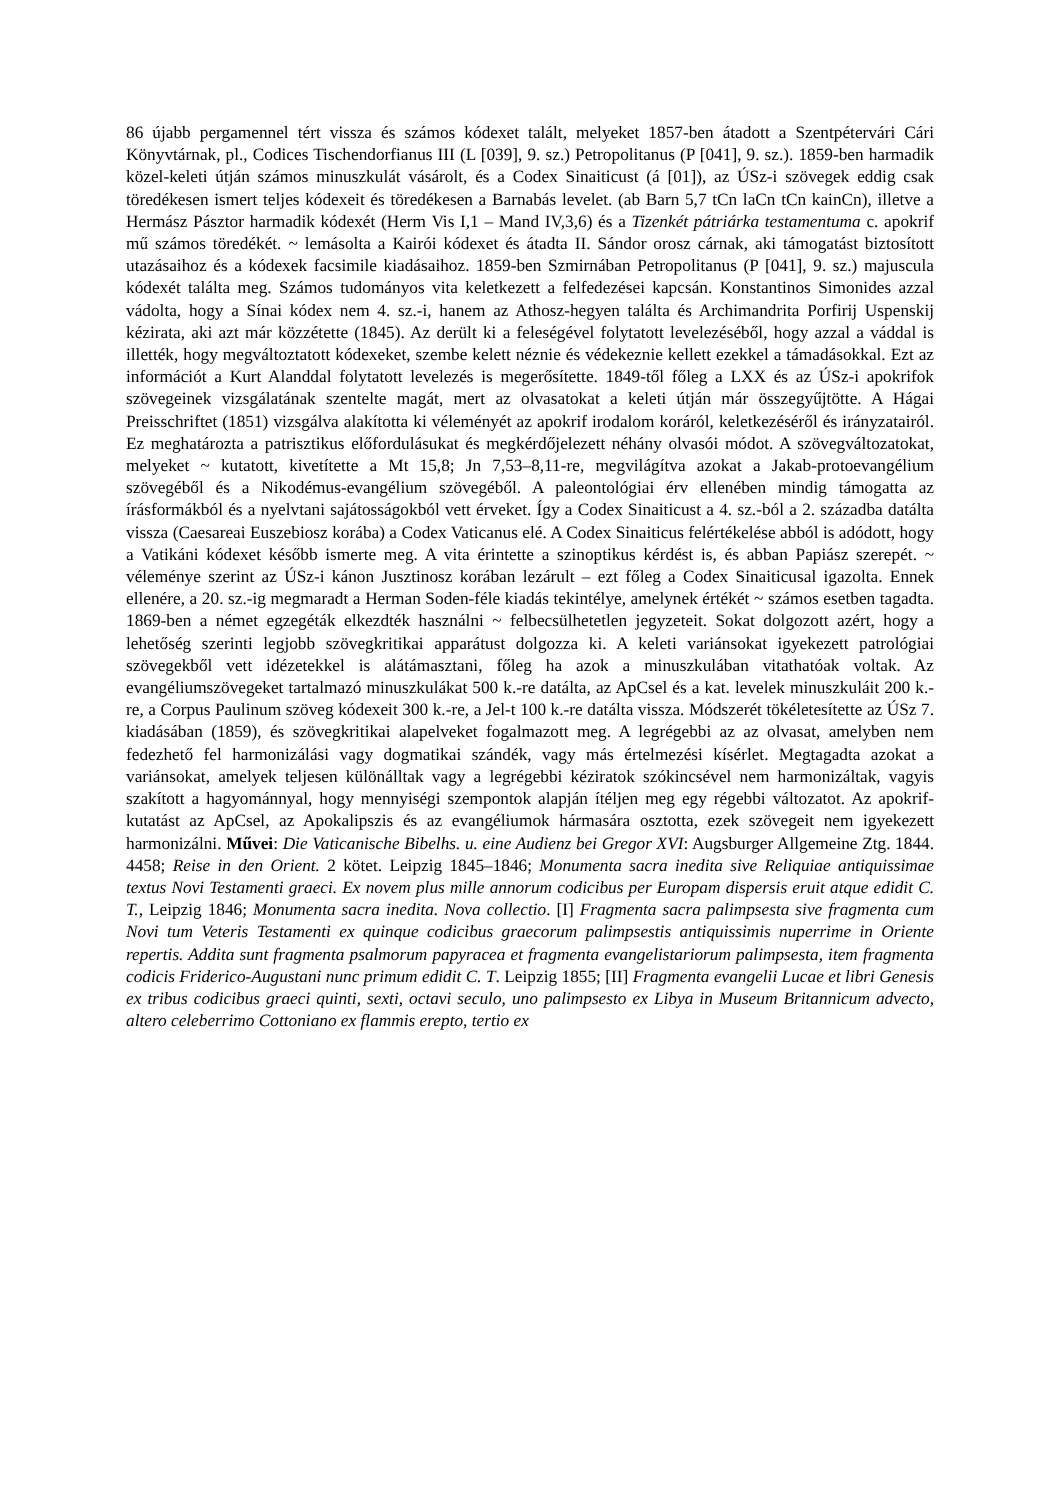86 újabb pergamennel tért vissza és számos kódexet talált, melyeket 1857-ben átadott a Szentpétervári Cári Könyvtárnak, pl., Codices Tischendorfianus III (L [039], 9. sz.) Petropolitanus (P [041], 9. sz.). 1859-ben harmadik közel-keleti útján számos minuszkulát vásárolt, és a Codex Sinaiticust (á [01]), az ÚSz-i szövegek eddig csak töredékesen ismert teljes kódexeit és töredékesen a Barnabás levelet. (ab Barn 5,7 tCn laCn tCn kainCn), illetve a Hermász Pásztor harmadik kódexét (Herm Vis I,1 – Mand IV,3,6) és a Tizenkét pátriárka testamentuma c. apokrif mű számos töredékét. ~ lemásolta a Kairói kódexet és átadta II. Sándor orosz cárnak, aki támogatást biztosított utazásaihoz és a kódexek facsimile kiadásaihoz. 1859-ben Szmirnában Petropolitanus (P [041], 9. sz.) majuscula kódexét találta meg. Számos tudományos vita keletkezett a felfedezései kapcsán. Konstantinos Simonides azzal vádolta, hogy a Sínai kódex nem 4. sz.-i, hanem az Athosz-hegyen találta és Archimandrita Porfirij Uspenskij kézirata, aki azt már közzétette (1845). Az derült ki a feleségével folytatott levelezéséből, hogy azzal a váddal is illették, hogy megváltoztatott kódexeket, szembe kelett néznie és védekeznie kellett ezekkel a támadásokkal. Ezt az információt a Kurt Alanddal folytatott levelezés is megerősítette. 1849-től főleg a LXX és az ÚSz-i apokrifok szövegeinek vizsgálatának szentelte magát, mert az olvasatokat a keleti útján már összegyűjtötte. A Hágai Preisschriftet (1851) vizsgálva alakította ki véleményét az apokrif irodalom koráról, keletkezéséről és irányzatairól. Ez meghatározta a patrisztikus előfordulásukat és megkérdőjelezett néhány olvasói módot. A szövegváltozatokat, melyeket ~ kutatott, kivetítette a Mt 15,8; Jn 7,53–8,11-re, megvilágítva azokat a Jakab-protoevangélium szövegéből és a Nikodémus-evangélium szövegéből. A paleontológiai érv ellenében mindig támogatta az írásformákból és a nyelvtani sajátosságokból vett érveket. Így a Codex Sinaiticust a 4. sz.-ból a 2. századba datálta vissza (Caesareai Euszebiosz korába) a Codex Vaticanus elé. A Codex Sinaiticus felértékelése abból is adódott, hogy a Vatikáni kódexet később ismerte meg. A vita érintette a szinoptikus kérdést is, és abban Papiász szerepét. ~ véleménye szerint az ÚSz-i kánon Jusztinosz korában lezárult – ezt főleg a Codex Sinaiticusal igazolta. Ennek ellenére, a 20. sz.-ig megmaradt a Herman Soden-féle kiadás tekintélye, amelynek értékét ~ számos esetben tagadta. 1869-ben a német egzegéták elkezdték használni ~ felbecsülhetetlen jegyzeteit. Sokat dolgozott azért, hogy a lehetőség szerinti legjobb szövegkritikai apparátust dolgozza ki. A keleti variánsokat igyekezett patrológiai szövegekből vett idézetekkel is alátámasztani, főleg ha azok a minuszkulában vitathatóak voltak. Az evangéliumszövegeket tartalmazó minuszkulákat 500 k.-re datálta, az ApCsel és a kat. levelek minuszkuláit 200 k.-re, a Corpus Paulinum szöveg kódexeit 300 k.-re, a Jel-t 100 k.-re datálta vissza. Módszerét tökéletesítette az ÚSz 7. kiadásában (1859), és szövegkritikai alapelveket fogalmazott meg. A legrégebbi az az olvasat, amelyben nem fedezhető fel harmonizálási vagy dogmatikai szándék, vagy más értelmezési kísérlet. Megtagadta azokat a variánsokat, amelyek teljesen különálltak vagy a legrégebbi kéziratok szókincsével nem harmonizáltak, vagyis szakított a hagyománnyal, hogy mennyiségi szempontok alapján ítéljen meg egy régebbi változatot. Az apokrif-kutatást az ApCsel, az Apokalipszis és az evangéliumok hármasára osztotta, ezek szövegeit nem igyekezett harmonizálni. Művei: Die Vaticanische Bibelhs. u. eine Audienz bei Gregor XVI: Augsburger Allgemeine Ztg. 1844. 4458; Reise in den Orient. 2 kötet. Leipzig 1845–1846; Monumenta sacra inedita sive Reliquiae antiquissimae textus Novi Testamenti graeci. Ex novem plus mille annorum codicibus per Europam dispersis eruit atque edidit C. T., Leipzig 1846; Monumenta sacra inedita. Nova collectio. [I] Fragmenta sacra palimpsesta sive fragmenta cum Novi tum Veteris Testamenti ex quinque codicibus graecorum palimpsestis antiquissimis nuperrime in Oriente repertis. Addita sunt fragmenta psalmorum papyracea et fragmenta evangelistariorum palimpsesta, item fragmenta codicis Friderico-Augustani nunc primum edidit C. T. Leipzig 1855; [II] Fragmenta evangelii Lucae et libri Genesis ex tribus codicibus graeci quinti, sexti, octavi seculo, uno palimpsesto ex Libya in Museum Britannicum advecto, altero celeberrimo Cottoniano ex flammis erepto, tertio ex